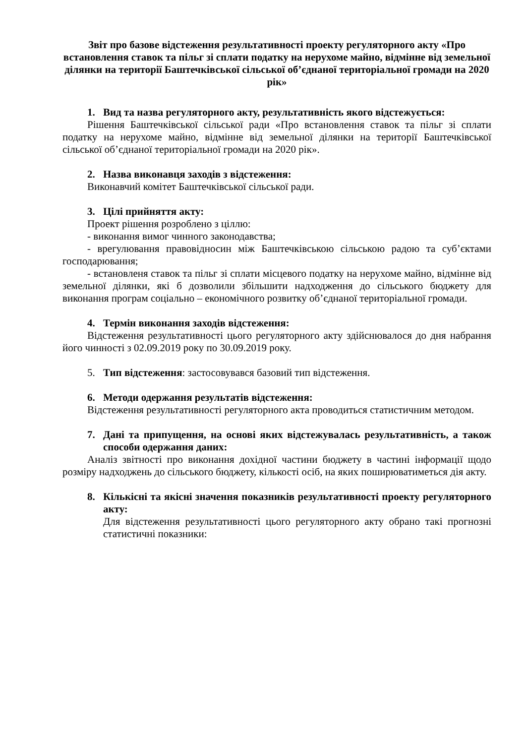Звіт про базове відстеження результативності проекту регуляторного акту «Про встановлення ставок та пільг зі сплати податку на нерухоме майно, відмінне від земельної ділянки на території Баштечківської сільської об’єднаної територіальної громади на 2020 рік»
1. Вид та назва регуляторного акту, результативність якого відстежується:
Рішення Баштечківської сільської ради «Про встановлення ставок та пільг зі сплати податку на нерухоме майно, відмінне від земельної ділянки на території Баштечківської сільської об’єднаної територіальної громади на 2020 рік».
2. Назва виконавця заходів з відстеження:
Виконавчий комітет Баштечківської сільської ради.
3. Цілі прийняття акту:
Проект рішення розроблено з ціллю:
- виконання вимог чинного законодавства;
- врегулювання правовідносин між Баштечківською сільською радою та суб’єктами господарювання;
- встановленя ставок та пільг зі сплати місцевого податку на нерухоме майно, відмінне від земельної ділянки, які б дозволили збільшити надходження до сільського бюджету для виконання програм соціально – економічного розвитку об’єднаної територіальної громади.
4. Термін виконання заходів відстеження:
Відстеження результативності цього регуляторного акту здійснювалося до дня набрання його чинності з 02.09.2019 року по 30.09.2019 року.
5. Тип відстеження: застосовувався базовий тип відстеження.
6. Методи одержання результатів відстеження:
Відстеження результативності регуляторного акта проводиться статистичним методом.
7. Дані та припущення, на основі яких відстежувалась результативність, а також способи одержання даних:
Аналіз звітності про виконання дохідної частини бюджету в частині інформації щодо розміру надходжень до сільського бюджету, кількості осіб, на яких поширюватиметься дія акту.
8. Кількісні та якісні значення показників результативності проекту регуляторного акту:
Для відстеження результативності цього регуляторного акту обрано такі прогнозні статистичні показники: